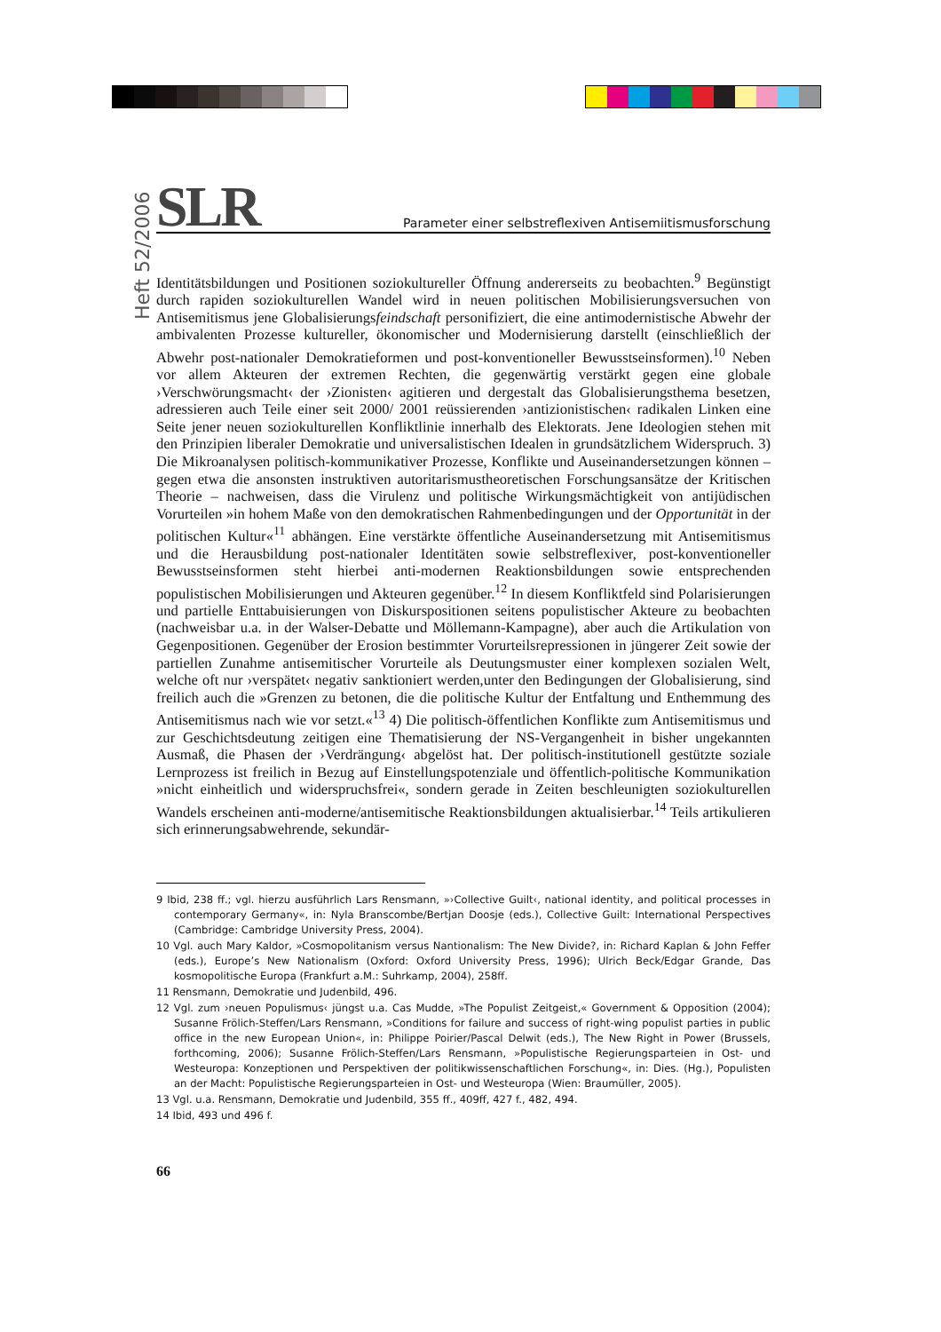Heft 52/2006
SLR
Parameter einer selbstreflexiven Antisemiitismusforschung
Identitätsbildungen und Positionen soziokultureller Öffnung andererseits zu beobachten.<sup>9</sup> Begünstigt durch rapiden soziokulturellen Wandel wird in neuen politischen Mobilisierungsversuchen von Antisemitismus jene Globalisierungsfeindschaft personifiziert, die eine antimodernistische Abwehr der ambivalenten Prozesse kultureller, ökonomischer und Modernisierung darstellt (einschließlich der Abwehr post-nationaler Demokratieformen und post-konventioneller Bewusstseinsformen).<sup>10</sup> Neben vor allem Akteuren der extremen Rechten, die gegenwärtig verstärkt gegen eine globale ›Verschwörungsmacht‹ der ›Zionisten‹ agitieren und dergestalt das Globalisierungsthema besetzen, adressieren auch Teile einer seit 2000/ 2001 reüssierenden ›antizionistischen‹ radikalen Linken eine Seite jener neuen soziokulturellen Konfliktlinie innerhalb des Elektorats. Jene Ideologien stehen mit den Prinzipien liberaler Demokratie und universalistischen Idealen in grundsätzlichem Widerspruch. 3) Die Mikroanalysen politisch-kommunikativer Prozesse, Konflikte und Auseinandersetzungen können – gegen etwa die ansonsten instruktiven autoritarismustheoretischen Forschungsansätze der Kritischen Theorie – nachweisen, dass die Virulenz und politische Wirkungsmächtigkeit von antijüdischen Vorurteilen »in hohem Maße von den demokratischen Rahmenbedingungen und der Opportunität in der politischen Kultur«<sup>11</sup> abhängen. Eine verstärkte öffentliche Auseinandersetzung mit Antisemitismus und die Herausbildung post-nationaler Identitäten sowie selbstreflexiver, post-konventioneller Bewusstseinsformen steht hierbei anti-modernen Reaktionsbildungen sowie entsprechenden populistischen Mobilisierungen und Akteuren gegenüber.<sup>12</sup> In diesem Konfliktfeld sind Polarisierungen und partielle Enttabuisierungen von Diskurspositionen seitens populistischer Akteure zu beobachten (nachweisbar u.a. in der Walser-Debatte und Möllemann-Kampagne), aber auch die Artikulation von Gegenpositionen. Gegenüber der Erosion bestimmter Vorurteilsrepressionen in jüngerer Zeit sowie der partiellen Zunahme antisemitischer Vorurteile als Deutungsmuster einer komplexen sozialen Welt, welche oft nur ›verspätet‹ negativ sanktioniert werden,unter den Bedingungen der Globalisierung, sind freilich auch die »Grenzen zu betonen, die die politische Kultur der Entfaltung und Enthemmung des Antisemitismus nach wie vor setzt.«<sup>13</sup> 4) Die politisch-öffentlichen Konflikte zum Antisemitismus und zur Geschichtsdeutung zeitigen eine Thematisierung der NS-Vergangenheit in bisher ungekannten Ausmaß, die Phasen der ›Verdrängung‹ abgelöst hat. Der politisch-institutionell gestützte soziale Lernprozess ist freilich in Bezug auf Einstellungspotenziale und öffentlich-politische Kommunikation »nicht einheitlich und widerspruchsfrei«, sondern gerade in Zeiten beschleunigten soziokulturellen Wandels erscheinen anti-moderne/antisemitische Reaktionsbildungen aktualisierbar.<sup>14</sup> Teils artikulieren sich erinnerungsabwehrende, sekundär-
9 Ibid, 238 ff.; vgl. hierzu ausführlich Lars Rensmann, »›Collective Guilt‹, national identity, and political processes in contemporary Germany«, in: Nyla Branscombe/Bertjan Doosje (eds.), Collective Guilt: International Perspectives (Cambridge: Cambridge University Press, 2004).
10 Vgl. auch Mary Kaldor, »Cosmopolitanism versus Nantionalism: The New Divide?, in: Richard Kaplan & John Feffer (eds.), Europe’s New Nationalism (Oxford: Oxford University Press, 1996); Ulrich Beck/Edgar Grande, Das kosmopolitische Europa (Frankfurt a.M.: Suhrkamp, 2004), 258ff.
11 Rensmann, Demokratie und Judenbild, 496.
12 Vgl. zum ›neuen Populismus‹ jüngst u.a. Cas Mudde, »The Populist Zeitgeist,« Government & Opposition (2004); Susanne Frölich-Steffen/Lars Rensmann, »Conditions for failure and success of right-wing populist parties in public office in the new European Union«, in: Philippe Poirier/Pascal Delwit (eds.), The New Right in Power (Brussels, forthcoming, 2006); Susanne Frölich-Steffen/Lars Rensmann, »Populistische Regierungsparteien in Ost- und Westeuropa: Konzeptionen und Perspektiven der politikwissenschaftlichen Forschung«, in: Dies. (Hg.), Populisten an der Macht: Populistische Regierungsparteien in Ost- und Westeuropa (Wien: Braumüller, 2005).
13 Vgl. u.a. Rensmann, Demokratie und Judenbild, 355 ff., 409ff, 427 f., 482, 494.
14 Ibid, 493 und 496 f.
66